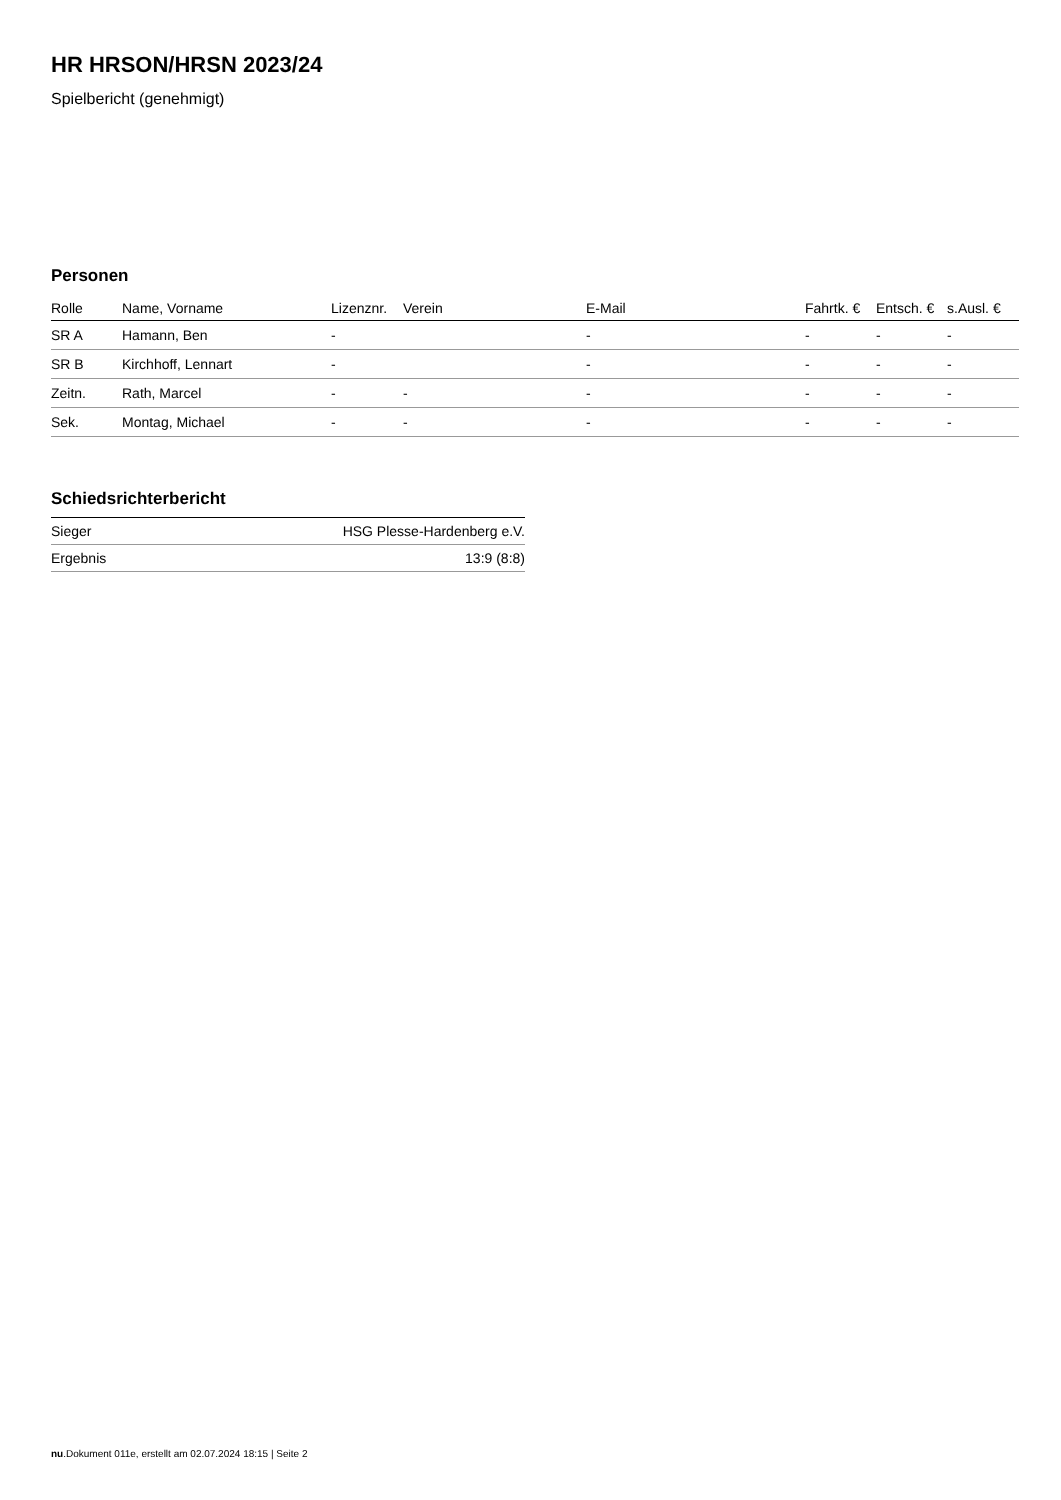HR HRSON/HRSN 2023/24
Spielbericht (genehmigt)
Personen
| Rolle | Name, Vorname | Lizenznr. | Verein | E-Mail | Fahrtk. € | Entsch. € | s.Ausl. € |
| --- | --- | --- | --- | --- | --- | --- | --- |
| SR A | Hamann, Ben | - | | - | - | - | - |
| SR B | Kirchhoff, Lennart | - | | - | - | - | - |
| Zeitn. | Rath, Marcel | - | - | - | - | - | - |
| Sek. | Montag, Michael | - | - | - | - | - | - |
Schiedsrichterbericht
| Sieger | HSG Plesse-Hardenberg e.V. |
| Ergebnis | 13:9 (8:8) |
nu.Dokument 011e, erstellt am 02.07.2024 18:15 | Seite 2